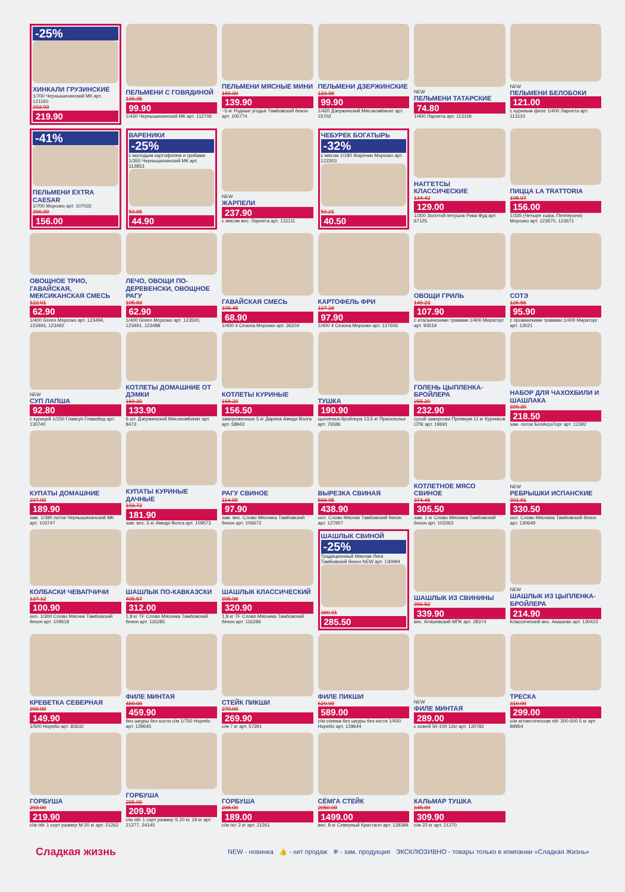-25%
ХИНКАЛИ ГРУЗИНСКИЕ
1/700 Чернышихинский МК арт. 121160
293.93
219.90
ПЕЛЬМЕНИ С ГОВЯДИНОЙ
126.35
99.90
1/430 Чернышихинский МК арт. 112706
ПЕЛЬМЕНИ МЯСНЫЕ МИНИ
168.00
139.90
~5 кг Родные угодья Тамбовский бекон арт. 105774
ПЕЛЬМЕНИ ДЗЕРЖИНСКИЕ
123.98
99.90
1/420 Дзержинский Мясокомбинат арт. 15702
NEW
ПЕЛЬМЕНИ ТАТАРСКИЕ
74.80
1/400 Ларнета арт. 113106
NEW
ПЕЛЬМЕНИ БЕЛОБОКИ
121.00
с куриным филе 1/400 Ларнета арт. 113110
-41%
ПЕЛЬМЕНИ EXTRA CAESAR
1/700 Морозко арт. 107032
266.00
156.00
ВАРЕНИКИ
-25%
с молодым картофелем и грибами 1/350 Чернышихинский МК арт. 112853
59.85
44.90
NEW
ЖАРПЕЛИ
237.90
с мясом вес. Ларнета арт. 131111
ЧЕБУРЕК БОГАТЫРЬ
-32%
с мясом 1/180 Жаренки Морозко арт. 122303
59.21
40.50
НАГГЕТСЫ КЛАССИЧЕСКИЕ
134.42
129.00
1/300 Золотой петушок Рива Фуд арт. 67125
ПИЦЦА LA TRATTORIA
195.07
156.00
1/335 (Четыре сыра, Пепперони) Морозко арт. 123670, 123671
ОВОЩНОЕ ТРИО, ГАВАЙСКАЯ, МЕКСИКАНСКАЯ СМЕСЬ
122.01
62.90
1/400 Green Морозко арт. 123494, 123493, 123492
ЛЕЧО, ОВОЩИ ПО-ДЕРЕВЕНСКИ, ОВОЩНОЕ РАГУ
105.83
62.90
1/400 Green Морозко арт. 123500, 123491, 123488
ГАВАЙСКАЯ СМЕСЬ
106.45
68.90
1/400 4 Сезона Морозко арт. 36204
КАРТОФЕЛЬ ФРИ
127.28
97.90
1/400 4 Сезона Морозко арт. 127606
ОВОЩИ ГРИЛЬ
149.23
107.90
с итальянскими травами 1/400 Мираторг арт. 93519
СОТЭ
126.56
95.90
с прованскими травами 1/400 Мираторг арт. 13021
NEW
СУП ЛАПША
92.80
с курицей 1/250 Главсуп Главобед арт. 130740
КОТЛЕТЫ ДОМАШНИЕ ОТ ДЭМКИ
160.30
133.90
6 шт. Дзержинский Мясокомбинат арт. 8473
КОТЛЕТЫ КУРИНЫЕ
168.20
156.50
замороженные 5 кг Дарина Амеди Волга арт. 58943
ТУШКА
190.90
цыпленка-бройлера 13,5 кг Приосколье арт. 76586
ГОЛЕНЬ ЦЫПЛЕНКА-БРОЙЛЕРА
255.20
232.90
сухой заморозки Премиум 11 кг Курников СПК арт. 19691
НАБОР ДЛЯ ЧАХОХБИЛИ И ШАШЛАКА
239.20
218.50
зам. лоток БелАгроТорг арт. 12392
КУПАТЫ ДОМАШНИЕ
237.90
189.90
зам. 1/390 лоток Чернышихинский МК арт. 103747
КУПАТЫ КУРИНЫЕ ДАЧНЫЕ
193.72
181.90
зам. вес. 5 кг Амеди Волга арт. 109573
РАГУ СВИНОЕ
114.00
97.90
зам. вес. Слово Мясника Тамбовский бекон арт. 106673
ВЫРЕЗКА СВИНАЯ
568.95
438.90
охл. Слово Мясник Тамбовский бекон арт. 127907
КОТЛЕТНОЕ МЯСО СВИНОЕ
374.45
305.50
зам. 1 кг Слово Мясника Тамбовский бекон арт. 102263
NEW
РЕБРЫШКИ ИСПАНСКИЕ
391.81
330.50
охл. Слово Мясника Тамбовский бекон арт. 130649
КОЛБАСКИ ЧЕВАПЧИЧИ
127.12
100.90
охл. 1/300 Слово Мясник Тамбовский бекон арт. 109618
ШАШЛЫК ПО-КАВКАЗСКИ
405.57
312.00
1,8 кг TF Слово Мясника Тамбовский бекон арт. 116285
ШАШЛЫК КЛАССИЧЕСКИЙ
395.98
320.90
1,8 кг TF Слово Мясника Тамбовский бекон арт. 116286
ШАШЛЫК СВИНОЙ
-25%
Традиционный Мясная Лига Тамбовский бекон NEW арт. 130994
380.91
285.50
ШАШЛЫК ИЗ СВИНИНЫ
356.52
339.90
вес. Атяшевский МПК арт. 28374
NEW
ШАШЛЫК ИЗ ЦЫПЛЕНКА-БРОЙЛЕРА
214.90
Классический вес. Акашево арт. 130422
КРЕВЕТКА СЕВЕРНАЯ
200.00
149.90
1/500 Норебо арт. 83632
ФИЛЕ МИНТАЯ
489.00
459.90
без шкуры без кости с/м 1/750 Норебо арт. 129645
СТЕЙК ПИКШИ
270.00
269.90
с/м 7 кг арт. 57391
ФИЛЕ ПИКШИ
629.90
589.00
с/м спинка без шкуры без кости 1/400 Норебо арт. 129644
NEW
ФИЛЕ МИНТАЯ
289.00
с кожей 50-100 12кг арт. 130782
ТРЕСКА
310.00
299.00
с/м атлантическая пбг 300-500 5 кг арт. 89954
ГОРБУША
293.00
219.90
с/м пбг 1 сорт размер M 20 кг арт. 21262
ГОРБУША
285.00
209.90
с/м пбг 1 сорт размер S 20 кг, 19 кг арт. 21277, 24145
ГОРБУША
285.00
189.00
с/м псг 2 кг арт. 21261
СЁМГА СТЕЙК
2050.00
1499.00
вес. 8 кг Северный Кристалл арт. 128384
КАЛЬМАР ТУШКА
345.00
309.90
с/м 22 кг арт. 21270
Сладкая жизнь NEW - новинка 👍 - хит продаж ❄ - зам. продукция ЭКСКЛЮЗИВНО - товары только в компании «Сладкая Жизнь»